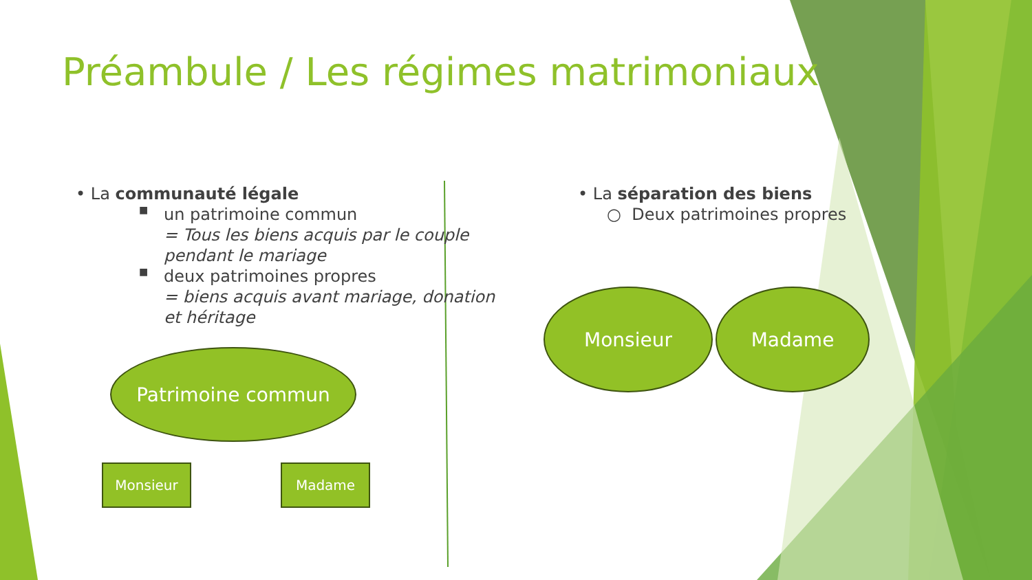Préambule / Les régimes matrimoniaux
• La communauté légale
■
un patrimoine commun
= Tous les biens acquis par le couple pendant le mariage
■
deux patrimoines propres
= biens acquis avant mariage, donation et héritage
Patrimoine commun
Monsieur Madame
• La séparation des biens
○ Deux patrimoines propres
Monsieur Madame